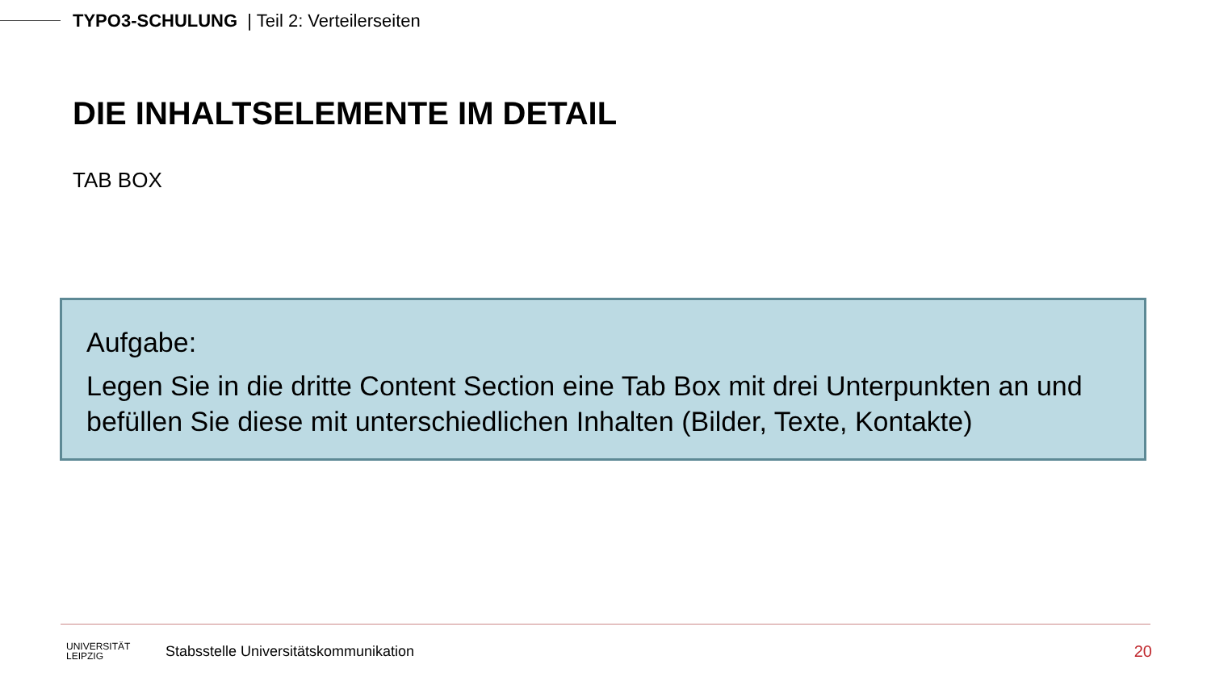TYPO3-SCHULUNG | Teil 2: Verteilerseiten
DIE INHALTSELEMENTE IM DETAIL
TAB BOX
Aufgabe:
Legen Sie in die dritte Content Section eine Tab Box mit drei Unterpunkten an und befüllen Sie diese mit unterschiedlichen Inhalten (Bilder, Texte, Kontakte)
UNIVERSITÄT
LEIPZIG
Stabsstelle Universitätskommunikation
20